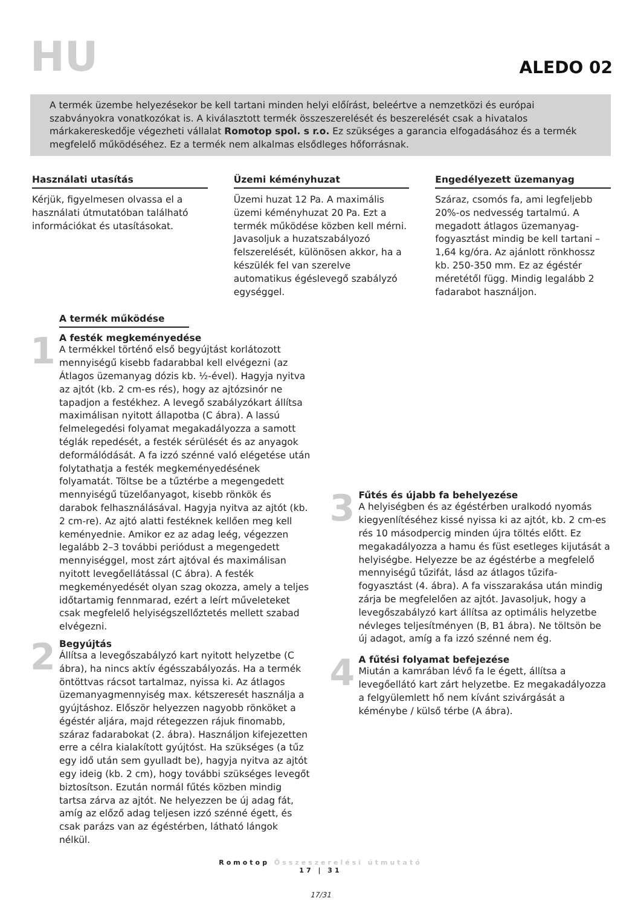HU
ALEDO 02
A termék üzembe helyezésekor be kell tartani minden helyi előírást, beleértve a nemzetközi és európai szabványokra vonatkozókat is. A kiválasztott termék összeszerelését és beszerelését csak a hivatalos márkakereskedője végezheti vállalat Romotop spol. s r.o. Ez szükséges a garancia elfogadásához és a termék megfelelő működéséhez. Ez a termék nem alkalmas elsődleges hőforrásnak.
Használati utasítás
Kérjük, figyelmesen olvassa el a használati útmutatóban található információkat és utasításokat.
Üzemi kéményhuzat
Üzemi huzat 12 Pa. A maximális üzemi kéményhuzat 20 Pa. Ezt a termék működése közben kell mérni. Javasoljuk a huzatszabályozó felszerelését, különösen akkor, ha a készülék fel van szerelve automatikus égéslevegő szabályzó egységgel.
Engedélyezett üzemanyag
Száraz, csomós fa, ami legfeljebb 20%-os nedvesség tartalmú. A megadott átlagos üzemanyag-fogyasztást mindig be kell tartani – 1,64 kg/óra. Az ajánlott rönkhossz kb. 250-350 mm. Ez az égéstér méretétől függ. Mindig legalább 2 fadarabot használjon.
A termék működése
1
A festék megkeményedése
A termékkel történő első begyújtást korlátozott mennyiségű kisebb fadarabbal kell elvégezni (az Átlagos üzemanyag dózis kb. ½-ével). Hagyja nyitva az ajtót (kb. 2 cm-es rés), hogy az ajtózsinór ne tapadjon a festékhez. A levegő szabályzókart állítsa maximálisan nyitott állapotba (C ábra). A lassú felmelegedési folyamat megakadályozza a samott téglák repedését, a festék sérülését és az anyagok deformálódását. A fa izzó szénné való elégetése után folytathatja a festék megkeményedésének folyamatát. Töltse be a tűztérbe a megengedett mennyiségű tüzelőanyagot, kisebb rönkök és darabok felhasználásával. Hagyja nyitva az ajtót (kb. 2 cm-re). Az ajtó alatti festéknek kellően meg kell keményednie. Amikor ez az adag leég, végezzen legalább 2–3 további periódust a megengedett mennyiséggel, most zárt ajtóval és maximálisan nyitott levegőellátással (C ábra). A festék megkeményedését olyan szag okozza, amely a teljes időtartamig fennmarad, ezért a leírt műveleteket csak megfelelő helyiségszellőztetés mellett szabad elvégezni.
2
Begyújtás
Állítsa a levegőszabályzó kart nyitott helyzetbe (C ábra), ha nincs aktív égésszabályozás. Ha a termék öntöttvas rácsot tartalmaz, nyissa ki. Az átlagos üzemanyagmennyiség max. kétszeresét használja a gyújtáshoz. Először helyezzen nagyobb rönköket a égéstér aljára, majd rétegezzen rájuk finomabb, száraz fadarabokat (2. ábra). Használjon kifejezetten erre a célra kialakított gyújtóst. Ha szükséges (a tűz egy idő után sem gyulladt be), hagyja nyitva az ajtót egy ideig (kb. 2 cm), hogy további szükséges levegőt biztosítson. Ezután normál fűtés közben mindig tartsa zárva az ajtót. Ne helyezzen be új adag fát, amíg az előző adag teljesen izzó szénné égett, és csak parázs van az égéstérben, látható lángok nélkül.
3
Fűtés és újabb fa behelyezése
A helyiségben és az égéstérben uralkodó nyomás kiegyenlítéséhez kissé nyissa ki az ajtót, kb. 2 cm-es rés 10 másodpercig minden újra töltés előtt. Ez megakadályozza a hamu és füst esetleges kijutását a helyiségbe. Helyezze be az égéstérbe a megfelelő mennyiségű tűzifát, lásd az átlagos tűzifa-fogyasztást (4. ábra). A fa visszarakása után mindig zárja be megfelelően az ajtót. Javasoljuk, hogy a levegőszabályzó kart állítsa az optimális helyzetbe névleges teljesítményen (B, B1 ábra). Ne töltsön be új adagot, amíg a fa izzó szénné nem ég.
4
A fűtési folyamat befejezése
Miután a kamrában lévő fa le égett, állítsa a levegőellátó kart zárt helyzetbe. Ez megakadályozza a felgyülemlett hő nem kívánt szivárgását a kéménybe / külső térbe (A ábra).
Romotop Összeszerelési útmutató
17 | 31
17/31